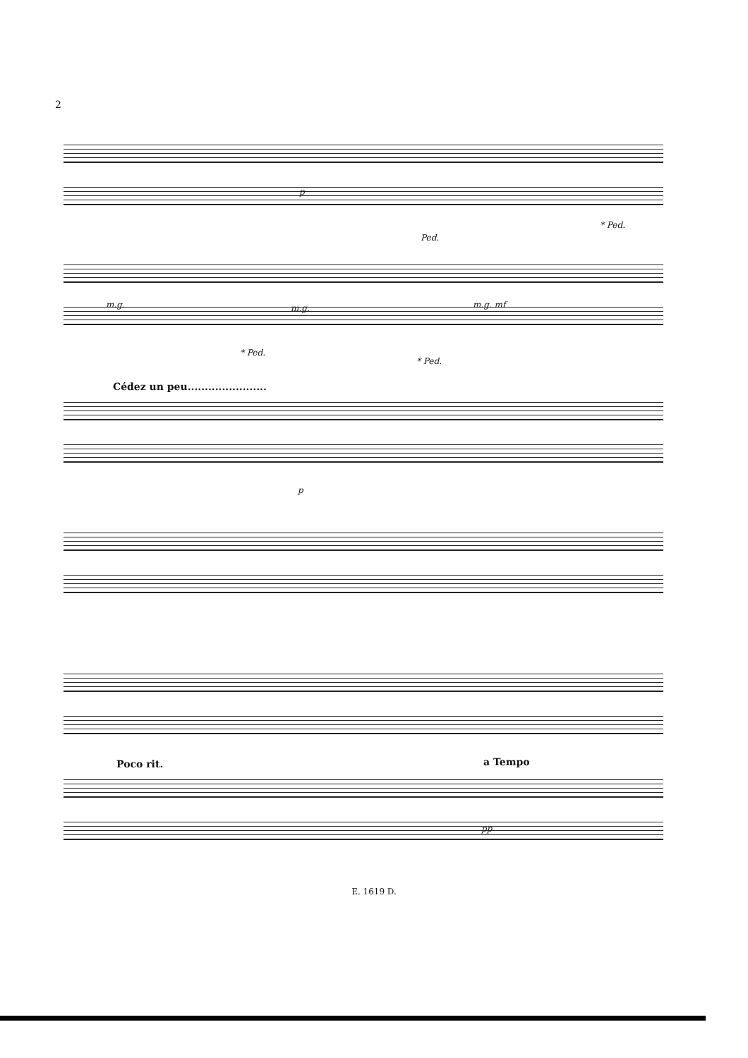2
p
Ped.
* Ped.
m.g. m.g. m.g. mf
* Ped.
* Ped.
Cédez un peu.......................
p
Poco rit. a Tempo
pp
E. 1619 D.